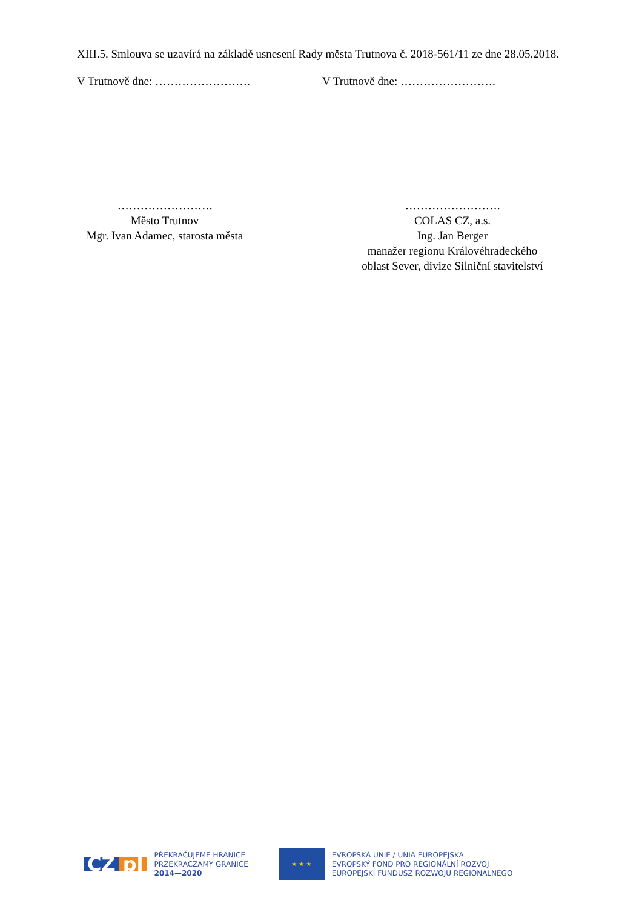XIII.5. Smlouva se uzavírá na základě usnesení Rady města Trutnova č. 2018-561/11 ze dne 28.05.2018.
V Trutnově dne: ……………………. V Trutnově dne: …………………….
…………………….
Město Trutnov
Mgr. Ivan Adamec, starosta města
…………………….
COLAS CZ, a.s.
Ing. Jan Berger
manažer regionu Královéhradeckého
oblast Sever, divize Silniční stavitelství
CZ pl
PŘEKRAČUJEME HRANICE
PRZEKRACZAMY GRANICE
2014—2020
★ ★ ★
EVROPSKÁ UNIE / UNIA EUROPEJSKA
EVROPSKÝ FOND PRO REGIONÁLNÍ ROZVOJ
EUROPEJSKI FUNDUSZ ROZWOJU REGIONALNEGO